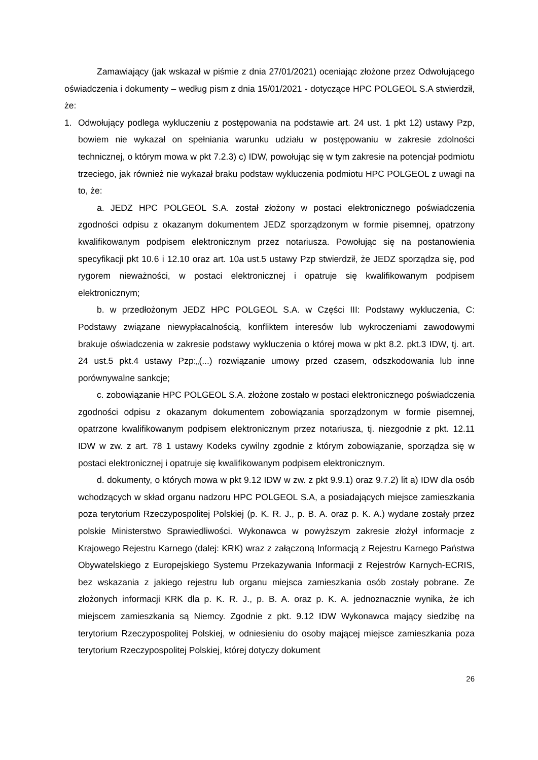Zamawiający (jak wskazał w piśmie z dnia 27/01/2021) oceniając złożone przez Odwołującego oświadczenia i dokumenty – według pism z dnia 15/01/2021 - dotyczące HPC POLGEOL S.A stwierdził, że:
1. Odwołujący podlega wykluczeniu z postępowania na podstawie art. 24 ust. 1 pkt 12) ustawy Pzp, bowiem nie wykazał on spełniania warunku udziału w postępowaniu w zakresie zdolności technicznej, o którym mowa w pkt 7.2.3) c) IDW, powołując się w tym zakresie na potencjał podmiotu trzeciego, jak również nie wykazał braku podstaw wykluczenia podmiotu HPC POLGEOL z uwagi na to, że:
a. JEDZ HPC POLGEOL S.A. został złożony w postaci elektronicznego poświadczenia zgodności odpisu z okazanym dokumentem JEDZ sporządzonym w formie pisemnej, opatrzony kwalifikowanym podpisem elektronicznym przez notariusza. Powołując się na postanowienia specyfikacji pkt 10.6 i 12.10 oraz art. 10a ust.5 ustawy Pzp stwierdził, że JEDZ sporządza się, pod rygorem nieważności, w postaci elektronicznej i opatruje się kwalifikowanym podpisem elektronicznym;
b. w przedłożonym JEDZ HPC POLGEOL S.A. w Części III: Podstawy wykluczenia, C: Podstawy związane niewypłacalnością, konfliktem interesów lub wykroczeniami zawodowymi brakuje oświadczenia w zakresie podstawy wykluczenia o której mowa w pkt 8.2. pkt.3 IDW, tj. art. 24 ust.5 pkt.4 ustawy Pzp:„(...) rozwiązanie umowy przed czasem, odszkodowania lub inne porównywalne sankcje;
c. zobowiązanie HPC POLGEOL S.A. złożone zostało w postaci elektronicznego poświadczenia zgodności odpisu z okazanym dokumentem zobowiązania sporządzonym w formie pisemnej, opatrzone kwalifikowanym podpisem elektronicznym przez notariusza, tj. niezgodnie z pkt. 12.11 IDW w zw. z art. 78 1 ustawy Kodeks cywilny zgodnie z którym zobowiązanie, sporządza się w postaci elektronicznej i opatruje się kwalifikowanym podpisem elektronicznym.
d. dokumenty, o których mowa w pkt 9.12 IDW w zw. z pkt 9.9.1) oraz 9.7.2) lit a) IDW dla osób wchodzących w skład organu nadzoru HPC POLGEOL S.A, a posiadających miejsce zamieszkania poza terytorium Rzeczypospolitej Polskiej (p. K. R. J., p. B. A. oraz p. K. A.) wydane zostały przez polskie Ministerstwo Sprawiedliwości. Wykonawca w powyższym zakresie złożył informacje z Krajowego Rejestru Karnego (dalej: KRK) wraz z załączoną Informacją z Rejestru Karnego Państwa Obywatelskiego z Europejskiego Systemu Przekazywania Informacji z Rejestrów Karnych-ECRIS, bez wskazania z jakiego rejestru lub organu miejsca zamieszkania osób zostały pobrane. Ze złożonych informacji KRK dla p. K. R. J., p. B. A. oraz p. K. A. jednoznacznie wynika, że ich miejscem zamieszkania są Niemcy. Zgodnie z pkt. 9.12 IDW Wykonawca mający siedzibę na terytorium Rzeczypospolitej Polskiej, w odniesieniu do osoby mającej miejsce zamieszkania poza terytorium Rzeczypospolitej Polskiej, której dotyczy dokument
26